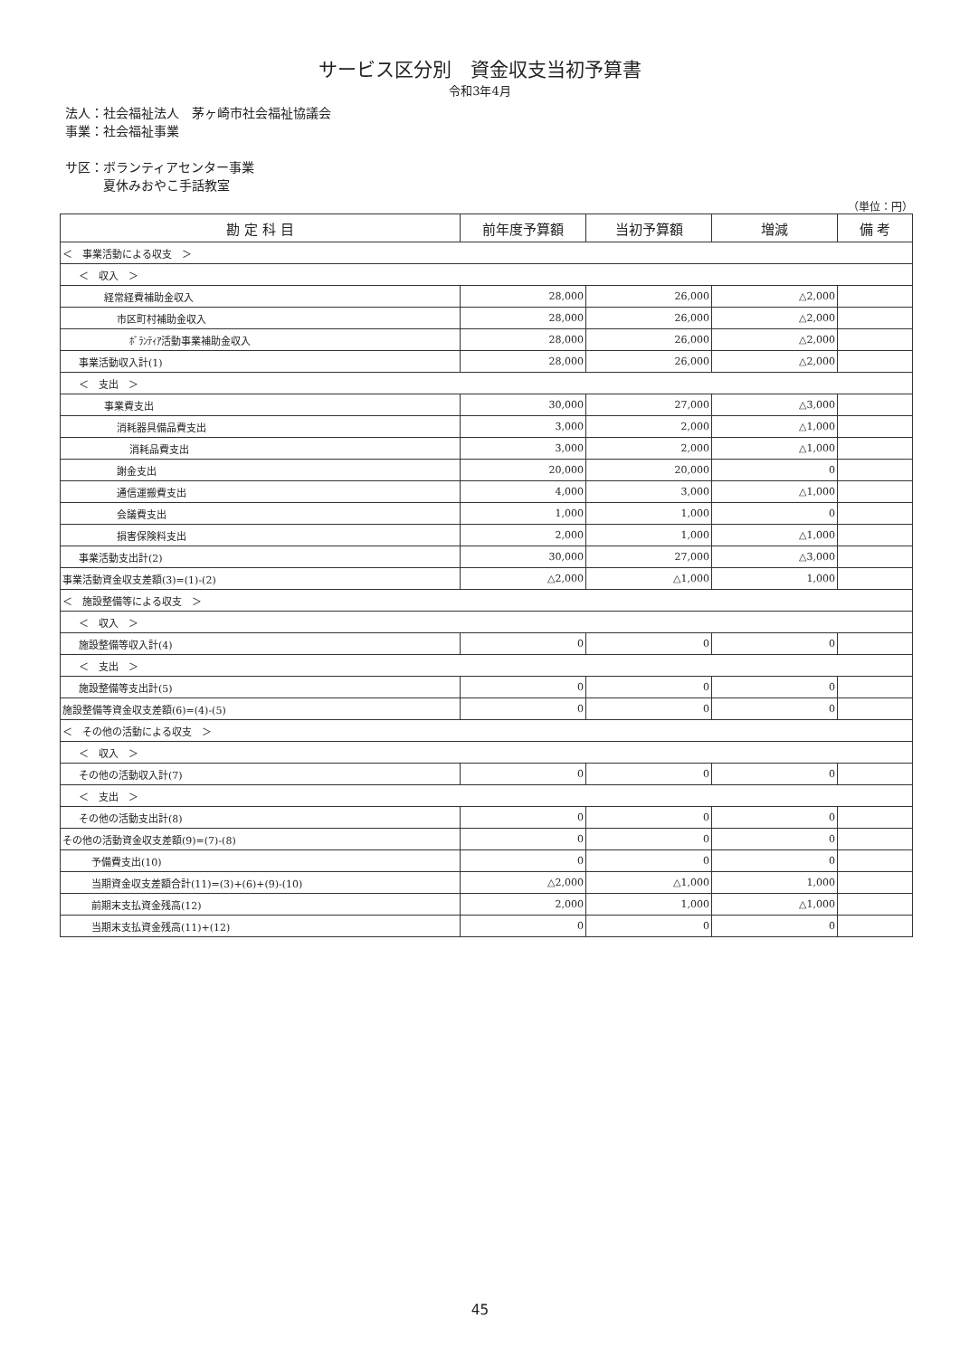サービス区分別　資金収支当初予算書
令和3年4月
法人：社会福祉法人　茅ヶ崎市社会福祉協議会
事業：社会福祉事業
サ区：ボランティアセンター事業
　　　夏休みおやこ手話教室
（単位：円）
| 勘 定 科 目 | 前年度予算額 | 当初予算額 | 増減 | 備 考 |
| --- | --- | --- | --- | --- |
| ＜ 事業活動による収支 ＞ | | | | |
| ＜ 収入 ＞ | | | | |
| 経常経費補助金収入 | 28,000 | 26,000 | △2,000 | |
| 市区町村補助金収入 | 28,000 | 26,000 | △2,000 | |
| ﾎﾞﾗﾝﾃｨｱ活動事業補助金収入 | 28,000 | 26,000 | △2,000 | |
| 事業活動収入計(1) | 28,000 | 26,000 | △2,000 | |
| ＜ 支出 ＞ | | | | |
| 事業費支出 | 30,000 | 27,000 | △3,000 | |
| 消耗器具備品費支出 | 3,000 | 2,000 | △1,000 | |
| 消耗品費支出 | 3,000 | 2,000 | △1,000 | |
| 謝金支出 | 20,000 | 20,000 | 0 | |
| 通信運搬費支出 | 4,000 | 3,000 | △1,000 | |
| 会議費支出 | 1,000 | 1,000 | 0 | |
| 損害保険料支出 | 2,000 | 1,000 | △1,000 | |
| 事業活動支出計(2) | 30,000 | 27,000 | △3,000 | |
| 事業活動資金収支差額(3)=(1)-(2) | △2,000 | △1,000 | 1,000 | |
| ＜ 施設整備等による収支 ＞ | | | | |
| ＜ 収入 ＞ | | | | |
| 施設整備等収入計(4) | 0 | 0 | 0 | |
| ＜ 支出 ＞ | | | | |
| 施設整備等支出計(5) | 0 | 0 | 0 | |
| 施設整備等資金収支差額(6)=(4)-(5) | 0 | 0 | 0 | |
| ＜ その他の活動による収支 ＞ | | | | |
| ＜ 収入 ＞ | | | | |
| その他の活動収入計(7) | 0 | 0 | 0 | |
| ＜ 支出 ＞ | | | | |
| その他の活動支出計(8) | 0 | 0 | 0 | |
| その他の活動資金収支差額(9)=(7)-(8) | 0 | 0 | 0 | |
| 予備費支出(10) | 0 | 0 | 0 | |
| 当期資金収支差額合計(11)=(3)+(6)+(9)-(10) | △2,000 | △1,000 | 1,000 | |
| 前期末支払資金残高(12) | 2,000 | 1,000 | △1,000 | |
| 当期末支払資金残高(11)+(12) | 0 | 0 | 0 | |
45